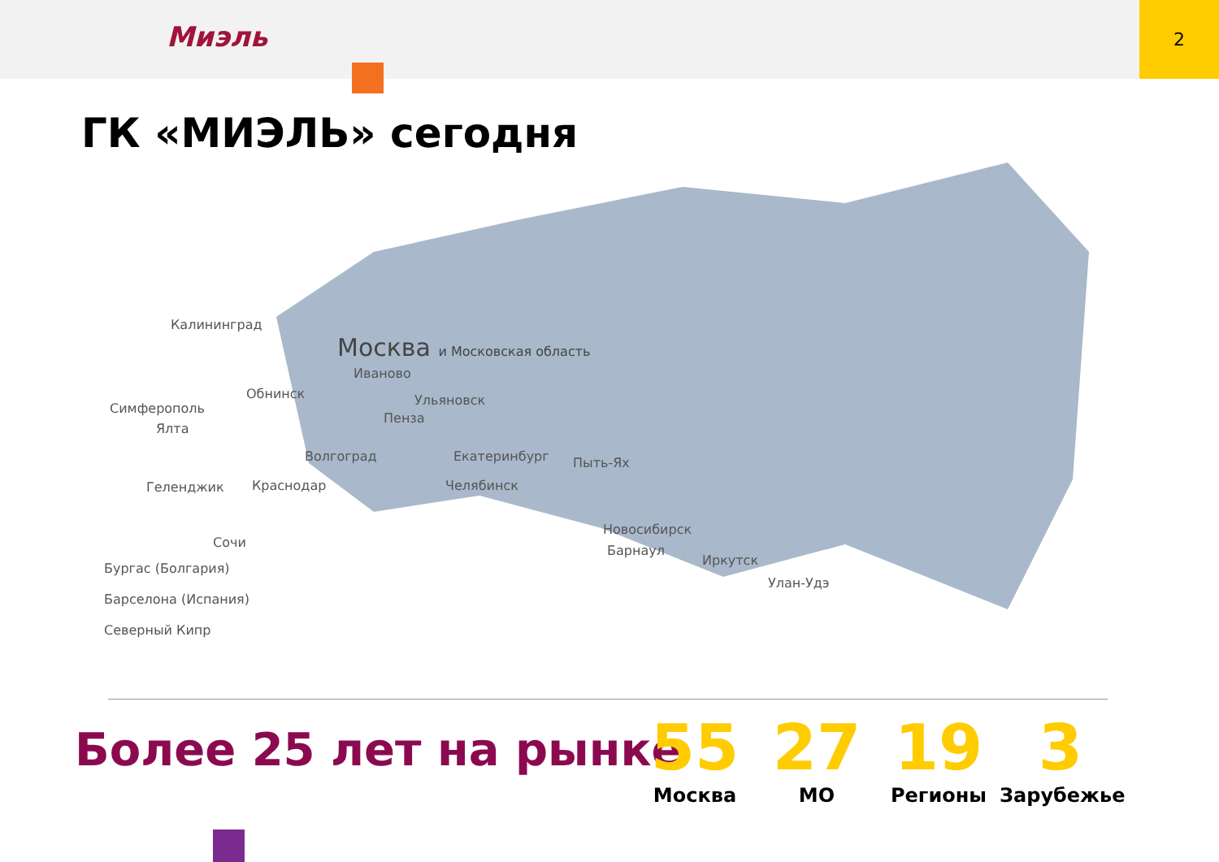Миэль
2
ГК «МИЭЛЬ» сегодня
Калининград
Москва и Московская область
Иваново
Обнинск Ульяновск
Симферополь
Пенза
Ялта
Волгоград Екатеринбург Пыть-Ях
Геленджик Краснодар Челябинск
Новосибирск
Сочи
Барнаул
Иркутск
Улан-Удэ
Бургас (Болгария)
Барселона (Испания)
Северный Кипр
Более 25 лет на рынке
55
Москва
27
МО
19
Регионы
3
Зарубежье